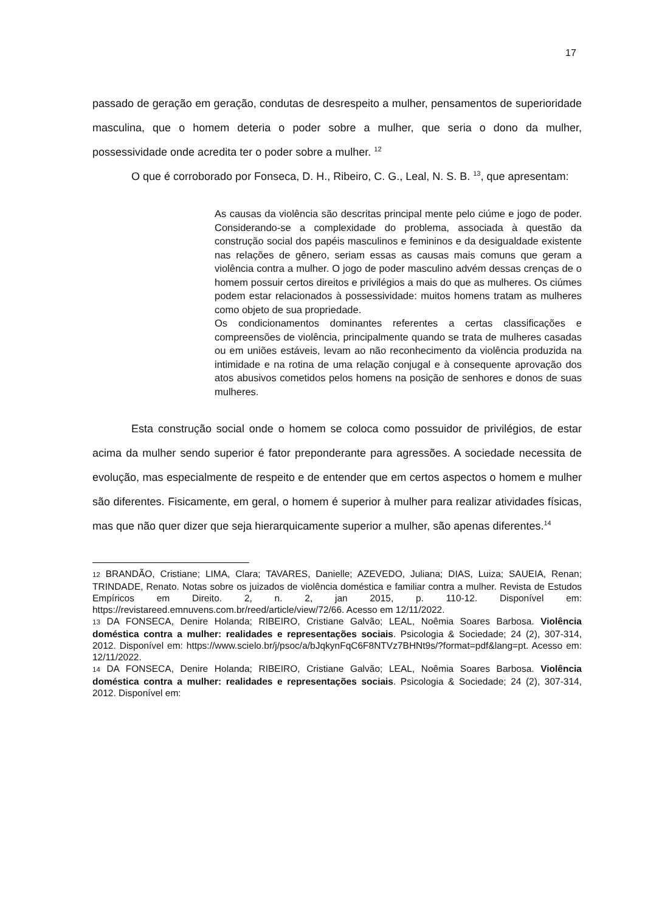17
passado de geração em geração, condutas de desrespeito a mulher, pensamentos de superioridade masculina, que o homem deteria o poder sobre a mulher, que seria o dono da mulher, possessividade onde acredita ter o poder sobre a mulher. <sup>12</sup>
O que é corroborado por Fonseca, D. H., Ribeiro, C. G., Leal, N. S. B. <sup>13</sup>, que apresentam:
As causas da violência são descritas principal mente pelo ciúme e jogo de poder. Considerando-se a complexidade do problema, associada à questão da construção social dos papéis masculinos e femininos e da desigualdade existente nas relações de gênero, seriam essas as causas mais comuns que geram a violência contra a mulher. O jogo de poder masculino advém dessas crenças de o homem possuir certos direitos e privilégios a mais do que as mulheres. Os ciúmes podem estar relacionados à possessividade: muitos homens tratam as mulheres como objeto de sua propriedade.
Os condicionamentos dominantes referentes a certas classificações e compreensões de violência, principalmente quando se trata de mulheres casadas ou em uniões estáveis, levam ao não reconhecimento da violência produzida na intimidade e na rotina de uma relação conjugal e à consequente aprovação dos atos abusivos cometidos pelos homens na posição de senhores e donos de suas mulheres.
Esta construção social onde o homem se coloca como possuidor de privilégios, de estar acima da mulher sendo superior é fator preponderante para agressões. A sociedade necessita de evolução, mas especialmente de respeito e de entender que em certos aspectos o homem e mulher são diferentes. Fisicamente, em geral, o homem é superior à mulher para realizar atividades físicas, mas que não quer dizer que seja hierarquicamente superior a mulher, são apenas diferentes.<sup>14</sup>
12 BRANDÃO, Cristiane; LIMA, Clara; TAVARES, Danielle; AZEVEDO, Juliana; DIAS, Luiza; SAUEIA, Renan; TRINDADE, Renato. Notas sobre os juizados de violência doméstica e familiar contra a mulher. Revista de Estudos Empíricos em Direito. 2, n. 2, jan 2015, p. 110-12. Disponível em: https://revistareed.emnuvens.com.br/reed/article/view/72/66. Acesso em 12/11/2022.
13 DA FONSECA, Denire Holanda; RIBEIRO, Cristiane Galvão; LEAL, Noêmia Soares Barbosa. Violência doméstica contra a mulher: realidades e representações sociais. Psicologia & Sociedade; 24 (2), 307-314, 2012. Disponível em: https://www.scielo.br/j/psoc/a/bJqkynFqC6F8NTVz7BHNt9s/?format=pdf&lang=pt. Acesso em: 12/11/2022.
14 DA FONSECA, Denire Holanda; RIBEIRO, Cristiane Galvão; LEAL, Noêmia Soares Barbosa. Violência doméstica contra a mulher: realidades e representações sociais. Psicologia & Sociedade; 24 (2), 307-314, 2012. Disponível em: